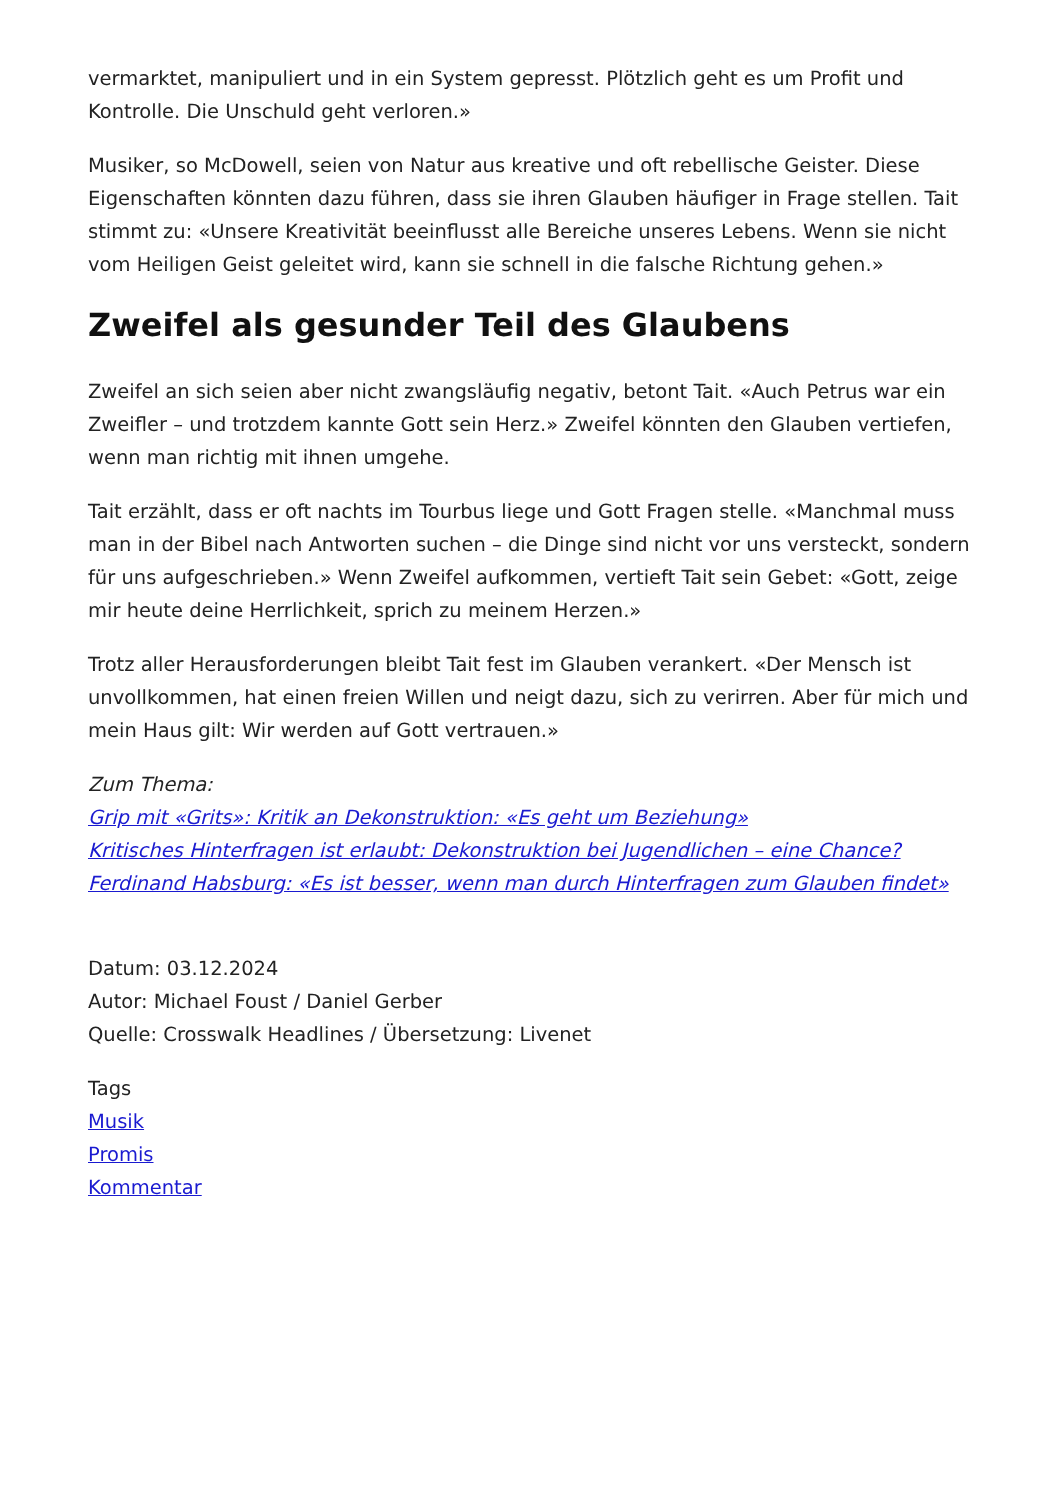vermarktet, manipuliert und in ein System gepresst. Plötzlich geht es um Profit und Kontrolle. Die Unschuld geht verloren.»
Musiker, so McDowell, seien von Natur aus kreative und oft rebellische Geister. Diese Eigenschaften könnten dazu führen, dass sie ihren Glauben häufiger in Frage stellen. Tait stimmt zu: «Unsere Kreativität beeinflusst alle Bereiche unseres Lebens. Wenn sie nicht vom Heiligen Geist geleitet wird, kann sie schnell in die falsche Richtung gehen.»
Zweifel als gesunder Teil des Glaubens
Zweifel an sich seien aber nicht zwangsläufig negativ, betont Tait. «Auch Petrus war ein Zweifler – und trotzdem kannte Gott sein Herz.» Zweifel könnten den Glauben vertiefen, wenn man richtig mit ihnen umgehe.
Tait erzählt, dass er oft nachts im Tourbus liege und Gott Fragen stelle. «Manchmal muss man in der Bibel nach Antworten suchen – die Dinge sind nicht vor uns versteckt, sondern für uns aufgeschrieben.» Wenn Zweifel aufkommen, vertieft Tait sein Gebet: «Gott, zeige mir heute deine Herrlichkeit, sprich zu meinem Herzen.»
Trotz aller Herausforderungen bleibt Tait fest im Glauben verankert. «Der Mensch ist unvollkommen, hat einen freien Willen und neigt dazu, sich zu verirren. Aber für mich und mein Haus gilt: Wir werden auf Gott vertrauen.»
Zum Thema:
Grip mit «Grits»: Kritik an Dekonstruktion: «Es geht um Beziehung»
Kritisches Hinterfragen ist erlaubt: Dekonstruktion bei Jugendlichen – eine Chance?
Ferdinand Habsburg: «Es ist besser, wenn man durch Hinterfragen zum Glauben findet»
Datum: 03.12.2024
Autor: Michael Foust / Daniel Gerber
Quelle: Crosswalk Headlines / Übersetzung: Livenet
Tags
Musik
Promis
Kommentar